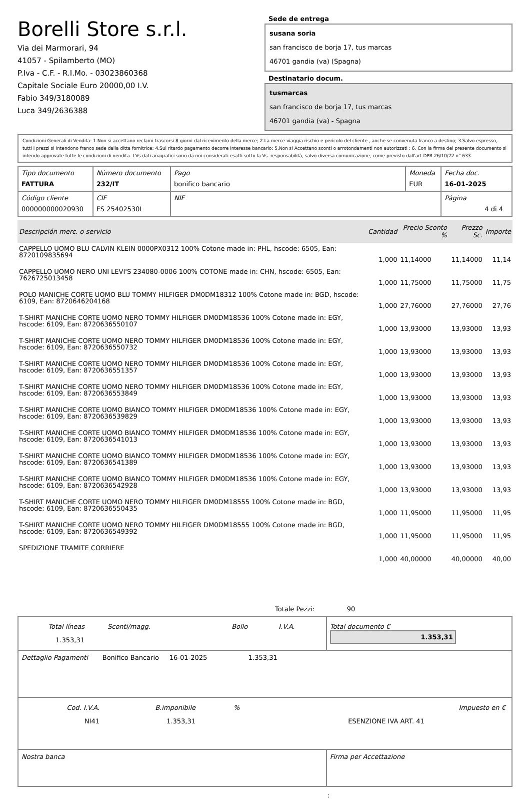Borelli Store s.r.l.
Via dei Marmorari, 94
41057 - Spilamberto (MO)
P.Iva - C.F. - R.I.Mo. - 03023860368
Capitale Sociale Euro 20000,00 I.V.
Fabio 349/3180089
Luca 349/2636388
Sede de entrega
susana soria
san francisco de borja 17, tus marcas
46701 gandia (va) (Spagna)
Destinatario docum.
tusmarcas
san francisco de borja 17, tus marcas
46701 gandia (va) - Spagna
Condizioni Generali di Vendita: 1.Non si accettano reclami trascorsi 8 giorni dal ricevimento della merce; 2.La merce viaggia rischio e pericolo del cliente , anche se convenuta franco a destino; 3.Salvo espresso, tutti i prezzi si intendono franco sede dalla ditta fornitrice; 4.Sul ritardo pagamento decorre interesse bancario; 5.Non si Accettano sconti o arrotondamenti non autorizzati ; 6. Con la firma del presente documento si intendo approvate tutte le condizioni di vendita. I Vs dati anagrafici sono da noi considerati esatti sotto la Vs. responsabilità, salvo diversa comunicazione, come previsto dall'art DPR 26/10/72 n° 633.
| Tipo documento FATTURA | Número documento 232/IT | Pago bonifico bancario | Moneda EUR | Fecha doc. 16-01-2025 |
| Código cliente 000000000020930 | CIF ES 25402530L | NIF | | Página 4 di 4 |
| Descripción merc. o servicio | Cantidad | Precio Sconto % | Prezzo Sc. | Importe |
| --- | --- | --- | --- | --- |
| CAPPELLO UOMO BLU CALVIN KLEIN 0000PX0312 100% Cotone made in: PHL, hscode: 6505, Ean: 8720109835694 | 1,000 | 11,14000 | 11,14000 | 11,14 |
| CAPPELLO UOMO NERO UNI LEVI'S 234080-0006 100% COTONE made in: CHN, hscode: 6505, Ean: 7626725013458 | 1,000 | 11,75000 | 11,75000 | 11,75 |
| POLO MANICHE CORTE UOMO BLU TOMMY HILFIGER DM0DM18312 100% Cotone made in: BGD, hscode: 6109, Ean: 8720646204168 | 1,000 | 27,76000 | 27,76000 | 27,76 |
| T-SHIRT MANICHE CORTE UOMO NERO TOMMY HILFIGER DM0DM18536 100% Cotone made in: EGY, hscode: 6109, Ean: 8720636550107 | 1,000 | 13,93000 | 13,93000 | 13,93 |
| T-SHIRT MANICHE CORTE UOMO NERO TOMMY HILFIGER DM0DM18536 100% Cotone made in: EGY, hscode: 6109, Ean: 8720636550732 | 1,000 | 13,93000 | 13,93000 | 13,93 |
| T-SHIRT MANICHE CORTE UOMO NERO TOMMY HILFIGER DM0DM18536 100% Cotone made in: EGY, hscode: 6109, Ean: 8720636551357 | 1,000 | 13,93000 | 13,93000 | 13,93 |
| T-SHIRT MANICHE CORTE UOMO NERO TOMMY HILFIGER DM0DM18536 100% Cotone made in: EGY, hscode: 6109, Ean: 8720636553849 | 1,000 | 13,93000 | 13,93000 | 13,93 |
| T-SHIRT MANICHE CORTE UOMO BIANCO TOMMY HILFIGER DM0DM18536 100% Cotone made in: EGY, hscode: 6109, Ean: 8720636539829 | 1,000 | 13,93000 | 13,93000 | 13,93 |
| T-SHIRT MANICHE CORTE UOMO BIANCO TOMMY HILFIGER DM0DM18536 100% Cotone made in: EGY, hscode: 6109, Ean: 8720636541013 | 1,000 | 13,93000 | 13,93000 | 13,93 |
| T-SHIRT MANICHE CORTE UOMO BIANCO TOMMY HILFIGER DM0DM18536 100% Cotone made in: EGY, hscode: 6109, Ean: 8720636541389 | 1,000 | 13,93000 | 13,93000 | 13,93 |
| T-SHIRT MANICHE CORTE UOMO BIANCO TOMMY HILFIGER DM0DM18536 100% Cotone made in: EGY, hscode: 6109, Ean: 8720636542928 | 1,000 | 13,93000 | 13,93000 | 13,93 |
| T-SHIRT MANICHE CORTE UOMO NERO TOMMY HILFIGER DM0DM18555 100% Cotone made in: BGD, hscode: 6109, Ean: 8720636550435 | 1,000 | 11,95000 | 11,95000 | 11,95 |
| T-SHIRT MANICHE CORTE UOMO NERO TOMMY HILFIGER DM0DM18555 100% Cotone made in: BGD, hscode: 6109, Ean: 8720636549392 | 1,000 | 11,95000 | 11,95000 | 11,95 |
| SPEDIZIONE TRAMITE CORRIERE | 1,000 | 40,00000 | 40,00000 | 40,00 |
Totale Pezzi: 90
| / Total líneas / Sconti/magg. / Bollo / I.V.A. / / 1.353,31 / / / / | Total documento € 1.353,31 |
| Dettaglio Pagamenti Bonifico Bancario 16-01-2025 1.353,31 | |
| / Cod. I.V.A. / B.imponibile / % / / Impuesto en € / / NI41 / 1.353,31 / / ESENZIONE IVA ART. 41 / / | |
| Nostra banca | Firma per Accettazione |
: